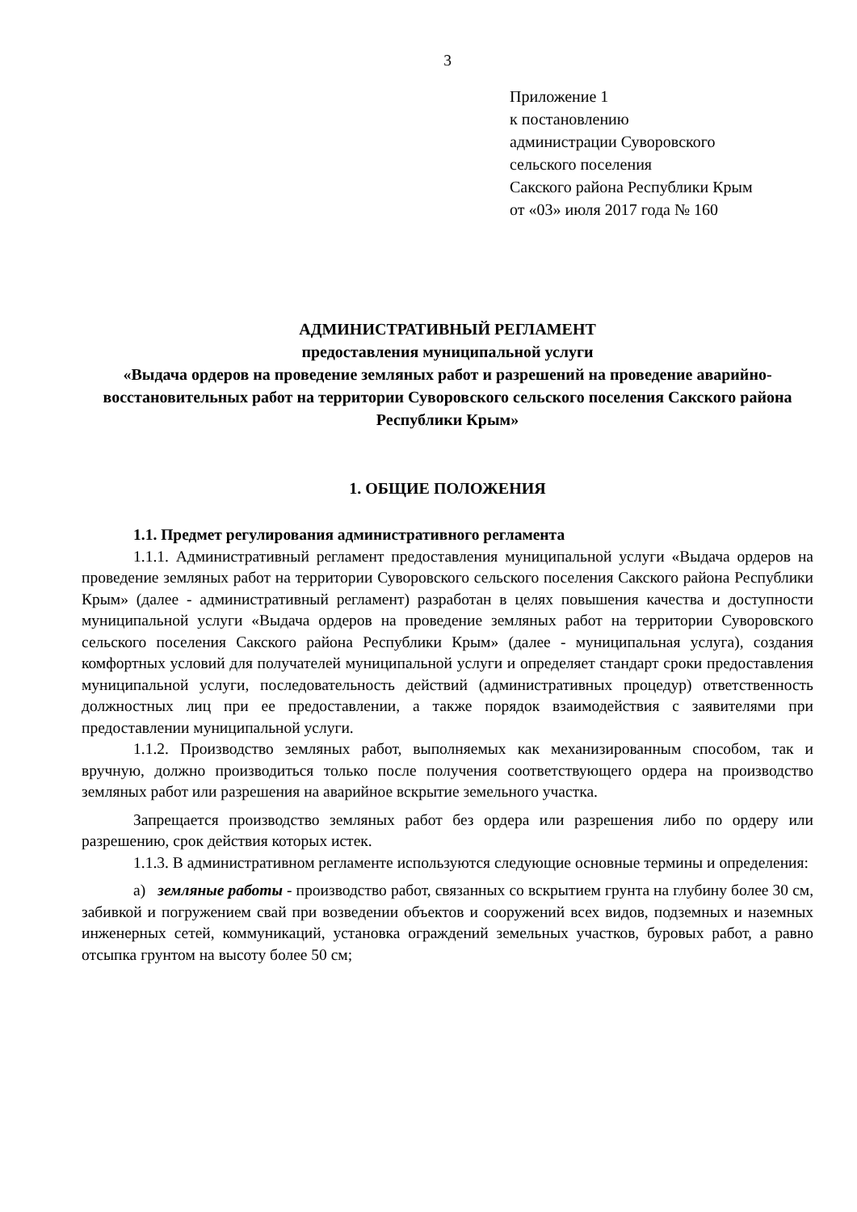3
Приложение 1
к постановлению
администрации Суворовского
сельского поселения
Сакского района Республики Крым
от «03» июля 2017 года № 160
АДМИНИСТРАТИВНЫЙ РЕГЛАМЕНТ
предоставления муниципальной услуги
«Выдача ордеров на проведение земляных работ и разрешений на проведение аварийно-восстановительных работ на территории Суворовского сельского поселения Сакского района Республики Крым»
1. ОБЩИЕ ПОЛОЖЕНИЯ
1.1. Предмет регулирования административного регламента
1.1.1. Административный регламент предоставления муниципальной услуги «Выдача ордеров на проведение земляных работ на территории Суворовского сельского поселения Сакского района Республики Крым» (далее - административный регламент) разработан в целях повышения качества и доступности муниципальной услуги «Выдача ордеров на проведение земляных работ на территории Суворовского сельского поселения Сакского района Республики Крым» (далее - муниципальная услуга), создания комфортных условий для получателей муниципальной услуги и определяет стандарт сроки предоставления муниципальной услуги, последовательность действий (административных процедур) ответственность должностных лиц при ее предоставлении, а также порядок взаимодействия с заявителями при предоставлении муниципальной услуги.
1.1.2. Производство земляных работ, выполняемых как механизированным способом, так и вручную, должно производиться только после получения соответствующего ордера на производство земляных работ или разрешения на аварийное вскрытие земельного участка.
Запрещается производство земляных работ без ордера или разрешения либо по ордеру или разрешению, срок действия которых истек.
1.1.3. В административном регламенте используются следующие основные термины и определения:
а) земляные работы - производство работ, связанных со вскрытием грунта на глубину более 30 см, забивкой и погружением свай при возведении объектов и сооружений всех видов, подземных и наземных инженерных сетей, коммуникаций, установка ограждений земельных участков, буровых работ, а равно отсыпка грунтом на высоту более 50 см;